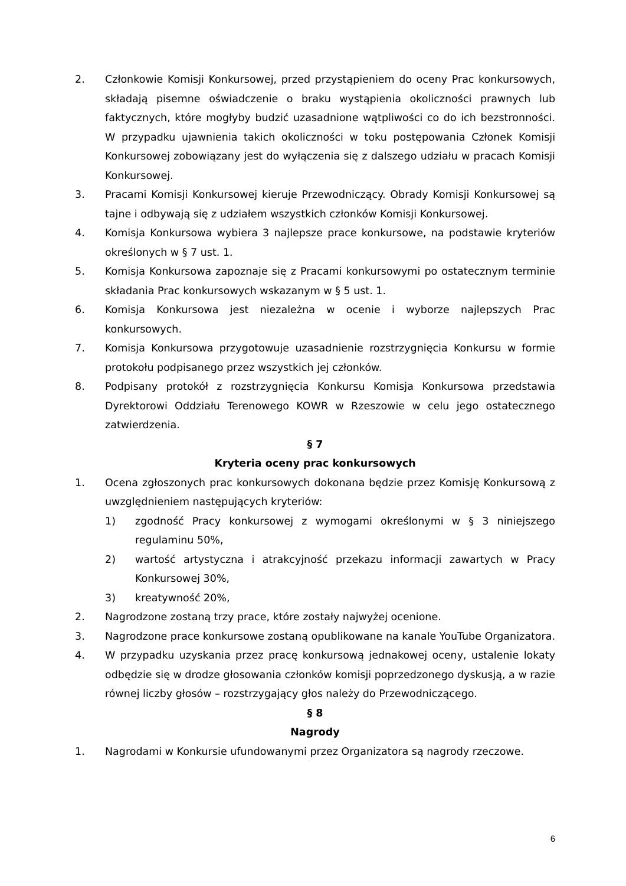2. Członkowie Komisji Konkursowej, przed przystąpieniem do oceny Prac konkursowych, składają pisemne oświadczenie o braku wystąpienia okoliczności prawnych lub faktycznych, które mogłyby budzić uzasadnione wątpliwości co do ich bezstronności. W przypadku ujawnienia takich okoliczności w toku postępowania Członek Komisji Konkursowej zobowiązany jest do wyłączenia się z dalszego udziału w pracach Komisji Konkursowej.
3. Pracami Komisji Konkursowej kieruje Przewodniczący. Obrady Komisji Konkursowej są tajne i odbywają się z udziałem wszystkich członków Komisji Konkursowej.
4. Komisja Konkursowa wybiera 3 najlepsze prace konkursowe, na podstawie kryteriów określonych w § 7 ust. 1.
5. Komisja Konkursowa zapoznaje się z Pracami konkursowymi po ostatecznym terminie składania Prac konkursowych wskazanym w § 5 ust. 1.
6. Komisja Konkursowa jest niezależna w ocenie i wyborze najlepszych Prac konkursowych.
7. Komisja Konkursowa przygotowuje uzasadnienie rozstrzygnięcia Konkursu w formie protokołu podpisanego przez wszystkich jej członków.
8. Podpisany protokół z rozstrzygnięcia Konkursu Komisja Konkursowa przedstawia Dyrektorowi Oddziału Terenowego KOWR w Rzeszowie w celu jego ostatecznego zatwierdzenia.
§ 7
Kryteria oceny prac konkursowych
1. Ocena zgłoszonych prac konkursowych dokonana będzie przez Komisję Konkursową z uwzględnieniem następujących kryteriów:
1) zgodność Pracy konkursowej z wymogami określonymi w § 3 niniejszego regulaminu 50%,
2) wartość artystyczna i atrakcyjność przekazu informacji zawartych w Pracy Konkursowej 30%,
3) kreatywność 20%,
2. Nagrodzone zostaną trzy prace, które zostały najwyżej ocenione.
3. Nagrodzone prace konkursowe zostaną opublikowane na kanale YouTube Organizatora.
4. W przypadku uzyskania przez pracę konkursową jednakowej oceny, ustalenie lokaty odbędzie się w drodze głosowania członków komisji poprzedzonego dyskusją, a w razie równej liczby głosów – rozstrzygający głos należy do Przewodniczącego.
§ 8
Nagrody
1. Nagrodami w Konkursie ufundowanymi przez Organizatora są nagrody rzeczowe.
6